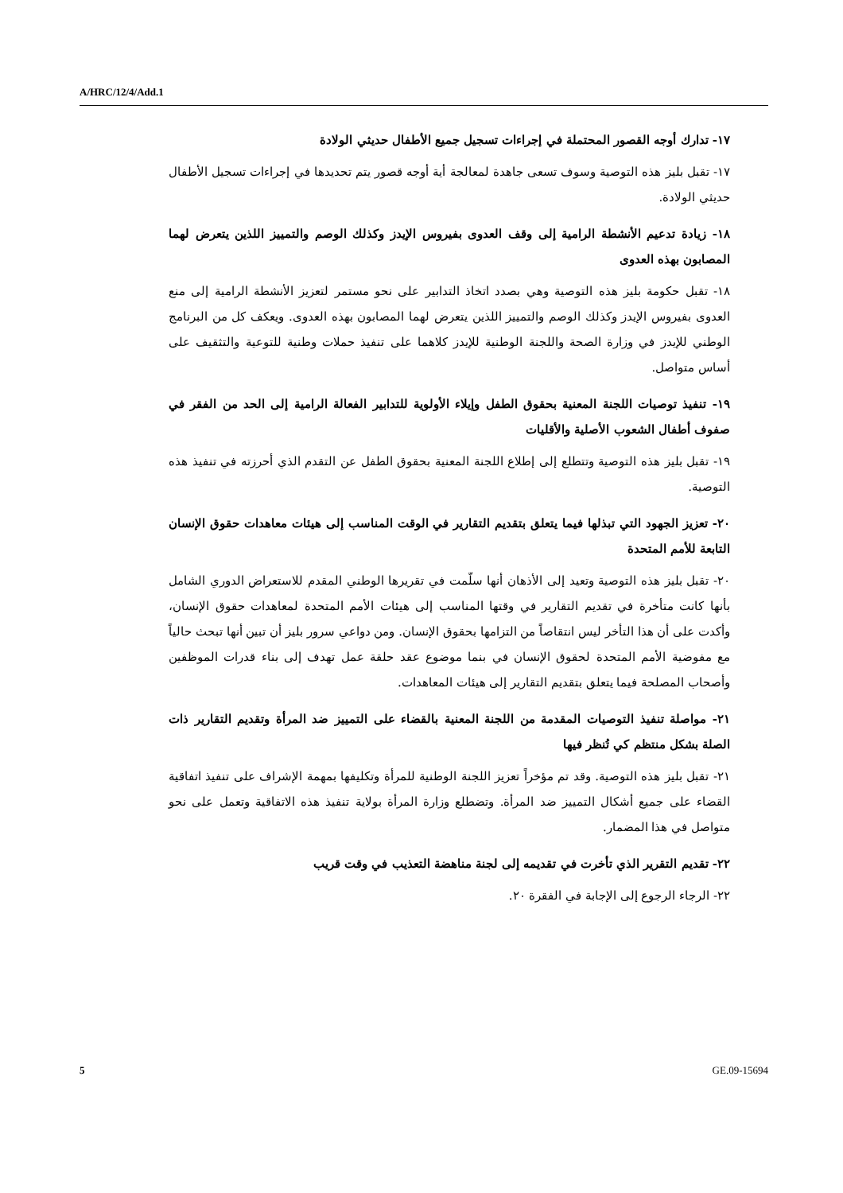A/HRC/12/4/Add.1
١٧- تدارك أوجه القصور المحتملة في إجراءات تسجيل جميع الأطفال حديثي الولادة
١٧- تقبل بليز هذه التوصية وسوف تسعى جاهدة لمعالجة أية أوجه قصور يتم تحديدها في إجراءات تسجيل الأطفال حديثي الولادة.
١٨- زيادة تدعيم الأنشطة الرامية إلى وقف العدوى بفيروس الإيدز وكذلك الوصم والتمييز اللذين يتعرض لهما المصابون بهذه العدوى
١٨- تقبل حكومة بليز هذه التوصية وهي بصدد اتخاذ التدابير على نحو مستمر لتعزيز الأنشطة الرامية إلى منع العدوى بفيروس الإيدز وكذلك الوصم والتمييز اللذين يتعرض لهما المصابون بهذه العدوى. ويعكف كل من البرنامج الوطني للإيدز في وزارة الصحة واللجنة الوطنية للإيدز كلاهما على تنفيذ حملات وطنية للتوعية والتثقيف على أساس متواصل.
١٩- تنفيذ توصيات اللجنة المعنية بحقوق الطفل وإيلاء الأولوية للتدابير الفعالة الرامية إلى الحد من الفقر في صفوف أطفال الشعوب الأصلية والأقليات
١٩- تقبل بليز هذه التوصية وتتطلع إلى إطلاع اللجنة المعنية بحقوق الطفل عن التقدم الذي أحرزته في تنفيذ هذه التوصية.
٢٠- تعزيز الجهود التي تبذلها فيما يتعلق بتقديم التقارير في الوقت المناسب إلى هيئات معاهدات حقوق الإنسان التابعة للأمم المتحدة
٢٠- تقبل بليز هذه التوصية وتعيد إلى الأذهان أنها سلّمت في تقريرها الوطني المقدم للاستعراض الدوري الشامل بأنها كانت متأخرة في تقديم التقارير في وقتها المناسب إلى هيئات الأمم المتحدة لمعاهدات حقوق الإنسان، وأكدت على أن هذا التأخر ليس انتقاصاً من التزامها بحقوق الإنسان. ومن دواعي سرور بليز أن تبين أنها تبحث حالياً مع مفوضية الأمم المتحدة لحقوق الإنسان في بنما موضوع عقد حلقة عمل تهدف إلى بناء قدرات الموظفين وأصحاب المصلحة فيما يتعلق بتقديم التقارير إلى هيئات المعاهدات.
٢١- مواصلة تنفيذ التوصيات المقدمة من اللجنة المعنية بالقضاء على التمييز ضد المرأة وتقديم التقارير ذات الصلة بشكل منتظم كي تُنظر فيها
٢١- تقبل بليز هذه التوصية. وقد تم مؤخراً تعزيز اللجنة الوطنية للمرأة وتكليفها بمهمة الإشراف على تنفيذ اتفاقية القضاء على جميع أشكال التمييز ضد المرأة. وتضطلع وزارة المرأة بولاية تنفيذ هذه الاتفاقية وتعمل على نحو متواصل في هذا المضمار.
٢٢- تقديم التقرير الذي تأخرت في تقديمه إلى لجنة مناهضة التعذيب في وقت قريب
٢٢- الرجاء الرجوع إلى الإجابة في الفقرة ٢٠.
5 GE.09-15694